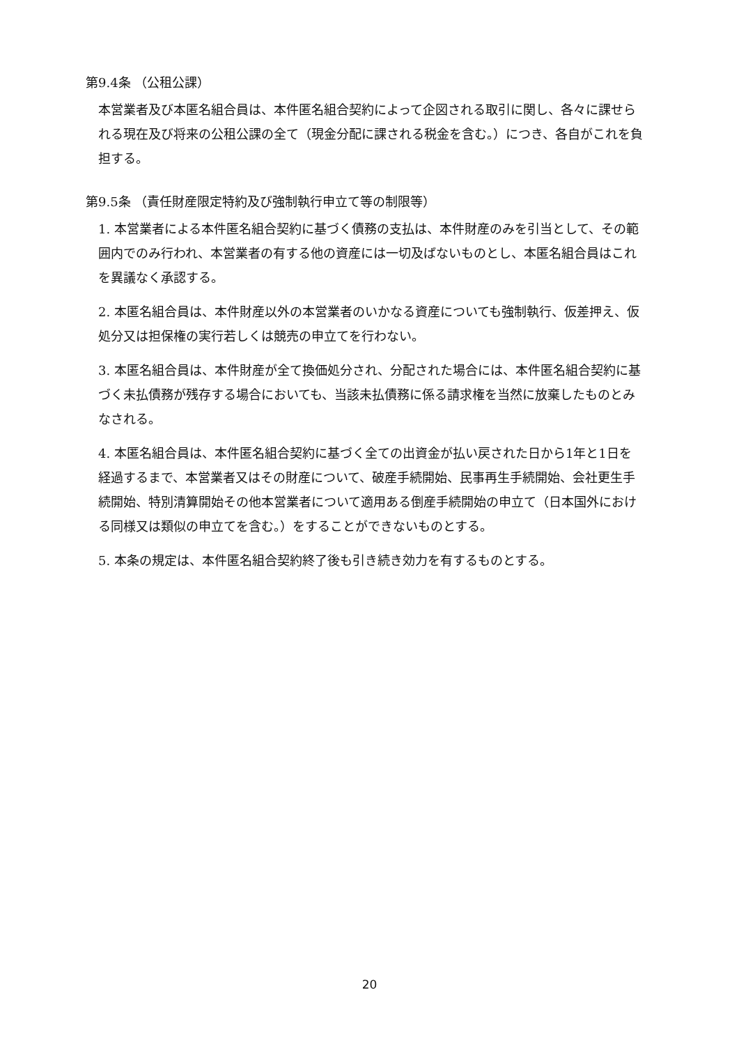第9.4条 （公租公課）
本営業者及び本匿名組合員は、本件匿名組合契約によって企図される取引に関し、各々に課せられる現在及び将来の公租公課の全て（現金分配に課される税金を含む。）につき、各自がこれを負担する。
第9.5条 （責任財産限定特約及び強制執行申立て等の制限等）
1. 本営業者による本件匿名組合契約に基づく債務の支払は、本件財産のみを引当として、その範囲内でのみ行われ、本営業者の有する他の資産には一切及ばないものとし、本匿名組合員はこれを異議なく承認する。
2. 本匿名組合員は、本件財産以外の本営業者のいかなる資産についても強制執行、仮差押え、仮処分又は担保権の実行若しくは競売の申立てを行わない。
3. 本匿名組合員は、本件財産が全て換価処分され、分配された場合には、本件匿名組合契約に基づく未払債務が残存する場合においても、当該未払債務に係る請求権を当然に放棄したものとみなされる。
4. 本匿名組合員は、本件匿名組合契約に基づく全ての出資金が払い戻された日から1年と1日を経過するまで、本営業者又はその財産について、破産手続開始、民事再生手続開始、会社更生手続開始、特別清算開始その他本営業者について適用ある倒産手続開始の申立て（日本国外における同様又は類似の申立てを含む。）をすることができないものとする。
5. 本条の規定は、本件匿名組合契約終了後も引き続き効力を有するものとする。
20